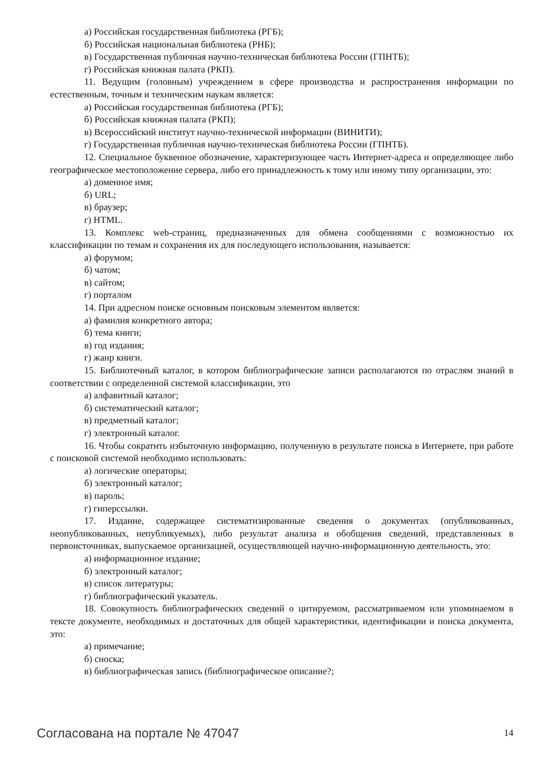а) Российская государственная библиотека (РГБ);
б) Российская национальная библиотека (РНБ);
в) Государственная публичная научно-техническая библиотека России (ГПНТБ);
г) Российская книжная палата (РКП).
11. Ведущим (головным) учреждением в сфере производства и распространения информации по естественным, точным и техническим наукам является:
а) Российская государственная библиотека (РГБ);
б) Российская книжная палата (РКП);
в) Всероссийский институт научно-технической информации (ВИНИТИ);
г) Государственная публичная научно-техническая библиотека России (ГПНТБ).
12. Специальное буквенное обозначение, характеризующее часть Интернет-адреса и определяющее либо географическое местоположение сервера, либо его принадлежность к тому или иному типу организации, это:
а) доменное имя;
б) URL;
в) браузер;
г) HTML.
13. Комплекс web-страниц, предназначенных для обмена сообщениями с возможностью их классификации по темам и сохранения их для последующего использования, называется:
а) форумом;
б) чатом;
в) сайтом;
г) порталом
14. При адресном поиске основным поисковым элементом является:
а) фамилия конкретного автора;
б) тема книги;
в) год издания;
г) жанр книги.
15. Библиотечный каталог, в котором библиографические записи располагаются по отраслям знаний в соответствии с определенной системой классификации, это
а) алфавитный каталог;
б) систематический каталог;
в) предметный каталог;
г) электронный каталог.
16. Чтобы сократить избыточную информацию, полученную в результате поиска в Интернете, при работе с поисковой системой необходимо использовать:
а) логические операторы;
б) электронный каталог;
в) пароль;
г) гиперссылки.
17. Издание, содержащее систематизированные сведения о документах (опубликованных, неопубликованных, непубликуемых), либо результат анализа и обобщения сведений, представленных в первоисточниках, выпускаемое организацией, осуществляющей научно-информационную деятельность, это:
а) информационное издание;
б) электронный каталог;
в) список литературы;
г) библиографический указатель.
18. Совокупность библиографических сведений о цитируемом, рассматриваемом или упоминаемом в тексте документе, необходимых и достаточных для общей характеристики, идентификации и поиска документа, это:
а) примечание;
б) сноска;
в) библиографическая запись (библиографическое описание?;
Согласована на портале № 47047 14